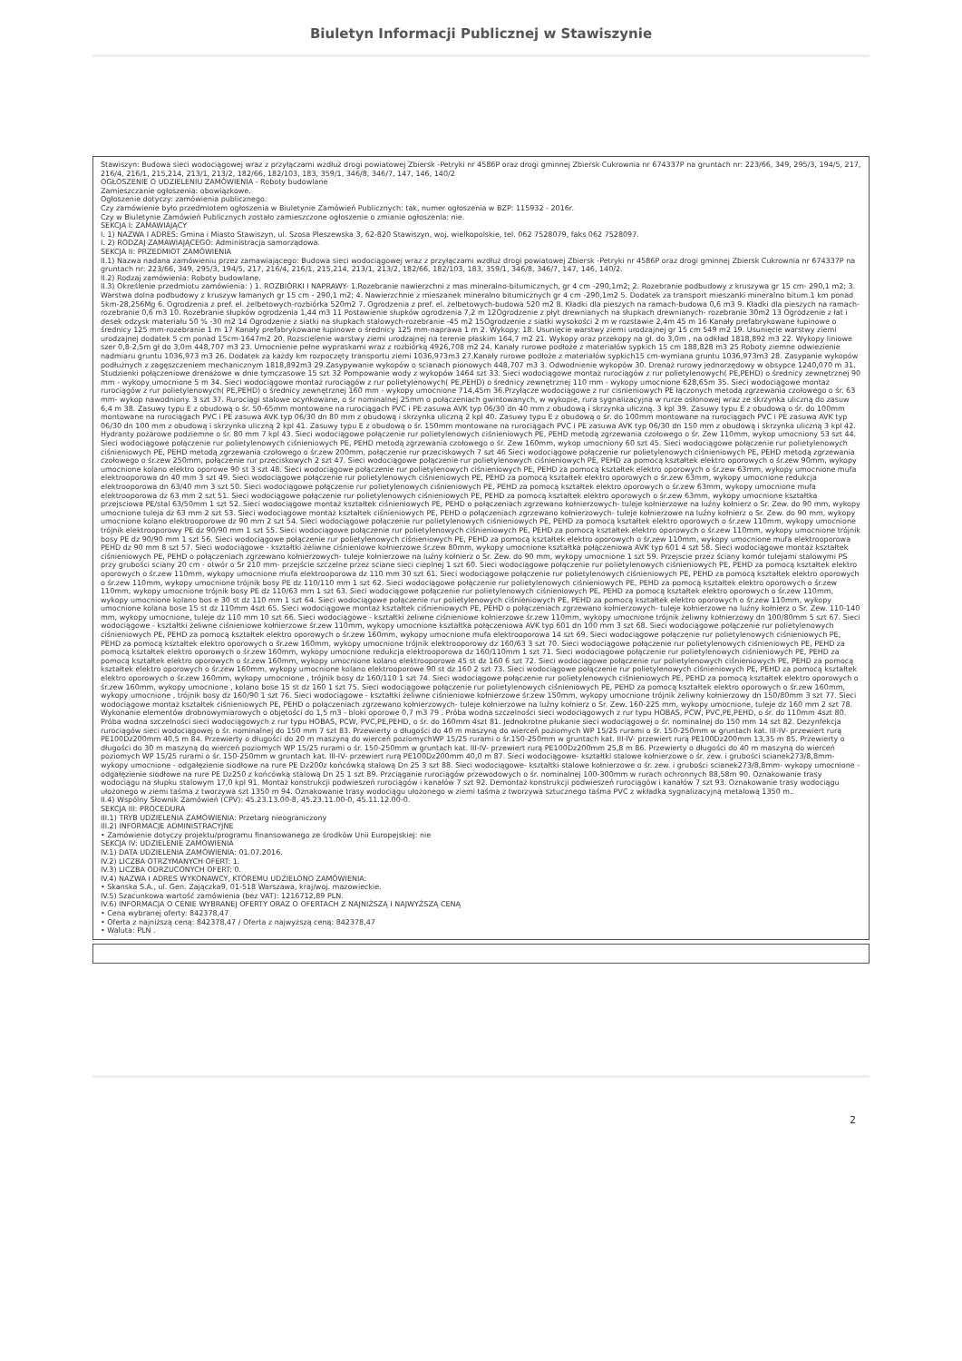Biuletyn Informacji Publicznej w Stawiszynie
Stawiszyn: Budowa sieci wodociągowej wraz z przyłączami wzdłuż drogi powiatowej Zbiersk -Petryki nr 4586P oraz drogi gminnej Zbiersk Cukrownia nr 674337P na gruntach nr: 223/66, 349, 295/3, 194/5, 217, 216/4, 216/1, 215,214, 213/1, 213/2, 182/66, 182/103, 183, 359/1, 346/8, 346/7, 147, 146, 140/2
OGŁOSZENIE O UDZIELENIU ZAMÓWIENIA - Roboty budowlane
Zamieszczanie ogłoszenia: obowiązkowe.
Ogłoszenie dotyczy: zamówienia publicznego.
Czy zamówienie było przedmiotem ogłoszenia w Biuletynie Zamówień Publicznych: tak, numer ogłoszenia w BZP: 115932 - 2016r.
Czy w Biuletynie Zamówień Publicznych zostało zamieszczone ogłoszenie o zmianie ogłoszenia: nie.
SEKCJA I: ZAMAWIAJĄCY
I. 1) NAZWA I ADRES: Gmina i Miasto Stawiszyn, ul. Szosa Pleszewska 3, 62-820 Stawiszyn, woj. wielkopolskie, tel. 062 7528079, faks 062 7528097.
I. 2) RODZAJ ZAMAWIAJĄCEGO: Administracja samorządowa.
SEKCJA II: PRZEDMIOT ZAMÓWIENIA
II.1) Nazwa nadana zamówieniu przez zamawiającego: Budowa sieci wodociągowej wraz z przyłączami wzdłuż drogi powiatowej Zbiersk -Petryki nr 4586P oraz drogi gminnej Zbiersk Cukrownia nr 674337P na gruntach nr: 223/66, 349, 295/3, 194/5, 217, 216/4, 216/1, 215,214, 213/1, 213/2, 182/66, 182/103, 183, 359/1, 346/8, 346/7, 147, 146, 140/2.
II.2) Rodzaj zamówienia: Roboty budowlane.
II.3) Określenie przedmiotu zamówienia: ) 1. ROZBIÓRKI I NAPRAWY- 1.Rozebranie nawierzchni z mas mineralno-bitumicznych, gr 4 cm -290,1m2; 2. Rozebranie podbudowy z kruszywa gr 15 cm- 290,1 m2; 3. Warstwa dolna podbudowy z kruszyw łamanych gr 15 cm - 290,1 m2; 4. Nawierzchnie z mieszanek mineralno bitumicznych gr 4 cm -290,1m2 5. Dodatek za transport mieszanki mineralno bitum.1 km ponad 5km-28,256Mg 6. Ogrodzenia z pref. el. żelbetowych-rozbiórka 520m2 7. Ogrodzenia z pref. el. żelbetowych-budowa 520 m2 8. Kładki dla pieszych na ramach-budowa 0,6 m3 9. Kładki dla pieszych na ramach-rozebranie 0,6 m3 10. Rozebranie słupków ogrodzenia 1,44 m3 11 Postawienie słupków ogrodzenia 7,2 m 12Ogrodzenie z płyt drewnianych na słupkach drewnianych- rozebranie 30m2 13 Ogrodzenie z łat i desek odzysk materiału 50 % -30 m2 14 Ogrodzenie z siatki na słupkach stalowych-rozebranie -45 m2 15Ogrodzenie z siatki wysokości 2 m w rozstawie 2,4m 45 m 16 Kanały prefabrykowane łupinowe o średnicy 125 mm-rozebranie 1 m 17 Kanały prefabrykowane łupinowe o średnicy 125 mm-naprawa 1 m 2. Wykopy: 18. Usunięcie warstwy ziemi urodzajnej gr 15 cm 549 m2 19. Usunięcie warstwy ziemi urodzajnej dodatek 5 cm ponad 15cm-1647m2 20. Rozscielenie warstwy ziemi urodzajnej na terenie płaskim 164,7 m2 21. Wykopy oraz przekopy na gł. do 3,0m , na odkład 1818,892 m3 22. Wykopy liniowe szer 0,8-2,5m gł do 3,0m 448,707 m3 23. Umocnienie pełne wypraskami wraz z rozbiórką 4926,708 m2 24. Kanały rurowe podłoże z materiałów sypkich 15 cm 188,828 m3 25 Roboty ziemne odwiezienie nadmiaru gruntu 1036,973 m3 26. Dodatek za każdy km rozpoczęty transportu ziemi 1036,973m3 27.Kanały rurowe podłoże z materiałów sypkich15 cm-wymiana gruntu 1036,973m3 28. Zasypanie wykopów podłużnych z zagęszczeniem mechanicznym 1818,892m3 29.Zasypywanie wykopów o scianach pionowych 448,707 m3 3. Odwodnienie wykopów 30. Drenaż rurowy jednorzędowy w obsypce 1240,070 m 31. Studzienki połączeniowe drenażowe w dnie tymczasowe 15 szt 32 Pompowanie wody z wykopów 1464 szt 33. Sieci wodociągowe montaż rurociągów z rur polietylenowych( PE,PEHD) o średnicy zewnętrznej 90 mm - wykopy umocnione 5 m 34. Sieci wodociągowe montaż rurociągów z rur polietylenowych( PE,PEHD) o średnicy zewnętrznej 110 mm - wykopy umocnione 628,65m 35. Sieci wodociągowe montaż rurociągów z rur polietylenowych( PE,PEHD) o średnicy zewnętrznej 160 mm - wykopy umocnione 714,45m 36.Przyłącze wodociągowe z rur cisnieniowych PE łączonych metodą zgrzewania czołowego o śr. 63 mm- wykop nawodniony. 3 szt 37. Rurociągi stalowe ocynkowane, o śr nominalnej 25mm o połączeniach gwintowanych, w wykopie, rura sygnalizacyjna w rurze osłonowej wraz ze skrzynka uliczną do zasuw 6,4 m 38. Zasuwy typu E z obudową o śr. 50-65mm montowane na rurociągach PVC i PE zasuwa AVK typ 06/30 dn 40 mm z obudową i skrzynka uliczną. 3 kpl 39. Zasuwy typu E z obudową o śr. do 100mm montowane na rurociągach PVC i PE zasuwa AVK typ 06/30 dn 80 mm z obudową i skrzynka uliczną 2 kpl 40. Zasuwy typu E z obudową o śr. do 100mm montowane na rurociągach PVC i PE zasuwa AVK typ 06/30 dn 100 mm z obudową i skrzynka uliczną 2 kpl 41. Zasuwy typu E z obudową o śr. 150mm montowane na rurociągach PVC i PE zasuwa AVK typ 06/30 dn 150 mm z obudową i skrzynka uliczną 3 kpl 42. Hydranty pożarowe podziemne o śr. 80 mm 7 kpl 43. Sieci wodociągowe połączenie rur polietylenowych ciśnieniowych PE, PEHD metodą zgrzewania czołowego o śr. Zew 110mm, wykop umocniony 53 szt 44. Sieci wodociągowe połączenie rur polietylenowych ciśnieniowych PE, PEHD metodą zgrzewania czołowego o śr. Zew 160mm, wykop umocniony 60 szt 45. Sieci wodociągowe połączenie rur polietylenowych ciśnieniowych PE, PEHD metodą zgrzewania czołowego o śr.zew 200mm, połączenie rur przeciskowych 7 szt 46 Sieci wodociągowe połączenie rur polietylenowych ciśnieniowych PE, PEHD metodą zgrzewania czołowego o śr.zew 250mm, połączenie rur przeciskowych 2 szt 47. Sieci wodociągowe połączenie rur polietylenowych ciśnieniowych PE, PEHD za pomocą kształtek elektro oporowych o śr.zew 90mm, wykopy umocnione kolano elektro oporowe 90 st 3 szt 48. Sieci wodociągowe połączenie rur polietylenowych ciśnieniowych PE, PEHD za pomocą kształtek elektro oporowych o śr.zew 63mm, wykopy umocnione mufa elektrooporowa dn 40 mm 3 szt 49. Sieci wodociągowe połączenie rur polietylenowych ciśnieniowych PE, PEHD za pomocą kształtek elektro oporowych o śr.zew 63mm, wykopy umocnione redukcja elektrooporowa dn 63/40 mm 3 szt 50. Sieci wodociągowe połączenie rur polietylenowych ciśnieniowych PE, PEHD za pomocą kształtek elektro oporowych o śr.zew 63mm, wykopy umocnione mufa elektrooporowa dz 63 mm 2 szt 51. Sieci wodociągowe połączenie rur polietylenowych ciśnieniowych PE, PEHD za pomocą kształtek elektro oporowych o śr.zew 63mm, wykopy umocnione kształtka przejsciowa PE/stal 63/50mm 1 szt 52. Sieci wodociągowe montaż kształtek ciśnieniowych PE, PEHD o połączeniach zgrzewano kołnierzowych- tuleje kołnierzowe na luźny kołnierz o Sr. Zew. do 90 mm, wykopy umocnione tuleja dz 63 mm 2 szt 53. Sieci wodociągowe montaż kształtek ciśnieniowych PE, PEHD o połączeniach zgrzewano kołnierzowych- tuleje kołnierzowe na luźny kołnierz o Sr. Zew. do 90 mm, wykopy umocnione kolano elektrooporowe dz 90 mm 2 szt 54. Sieci wodociągowe połączenie rur polietylenowych ciśnieniowych PE, PEHD za pomocą kształtek elektro oporowych o śr.zew 110mm, wykopy umocnione trójnik elektrooporowy PE dz 90/90 mm 1 szt 55. Sieci wodociągowe połączenie rur polietylenowych ciśnieniowych PE, PEHD za pomocą kształtek elektro oporowych o śr.zew 110mm, wykopy umocnione trójnik bosy PE dz 90/90 mm 1 szt 56. Sieci wodociągowe połączenie rur polietylenowych ciśnieniowych PE, PEHD za pomocą kształtek elektro oporowych o śr.zew 110mm, wykopy umocnione mufa elektrooporowa PEHD dz 90 mm 8 szt 57. Sieci wodociągowe - kształtki żeliwne ciśnieniowe kołnierzowe śr.zew 80mm, wykopy umocnione kształtka połączeniowa AVK typ 601 4 szt 58. Sieci wodociągowe montaż kształtek ciśnieniowych PE, PEHD o połączeniach zgrzewano kołnierzowych- tuleje kołnierzowe na luźny kołnierz o Sr. Zew. do 90 mm, wykopy umocnione 1 szt 59. Przejscie przez ściany komór tulejami stalowymi PS przy grubości sciany 20 cm - otwór o Sr 210 mm- przejście szczelne przez sciane sieci cieplnej 1 szt 60. Sieci wodociągowe połączenie rur polietylenowych ciśnieniowych PE, PEHD za pomocą kształtek elektro oporowych o śr.zew 110mm, wykopy umocnione mufa elektrooporowa dz 110 mm 30 szt 61. Sieci wodociągowe połączenie rur polietylenowych ciśnieniowych PE, PEHD za pomocą kształtek elektro oporowych o śr.zew 110mm, wykopy umocnione trójnik bosy PE dz 110/110 mm 1 szt 62. Sieci wodociągowe połączenie rur polietylenowych ciśnieniowych PE, PEHD za pomocą kształtek elektro oporowych o śr.zew 110mm, wykopy umocnione trójnik bosy PE dz 110/63 mm 1 szt 63. Sieci wodociągowe połączenie rur polietylenowych ciśnieniowych PE, PEHD za pomocą kształtek elektro oporowych o śr.zew 110mm, wykopy umocnione kolano bos e 30 st dz 110 mm 1 szt 64. Sieci wodociągowe połączenie rur polietylenowych ciśnieniowych PE, PEHD za pomocą kształtek elektro oporowych o śr.zew 110mm, wykopy umocnione kolana bose 15 st dz 110mm 4szt 65. Sieci wodociągowe montaż kształtek ciśnieniowych PE, PEHD o połączeniach zgrzewano kołnierzowych- tuleje kołnierzowe na luźny kołnierz o Sr. Zew. 110-140 mm, wykopy umocnione, tuleje dz 110 mm 10 szt 66. Sieci wodociągowe - kształtki żeliwne ciśnieniowe kołnierzowe śr.zew 110mm, wykopy umocnione trójnik żeliwny kołnierzowy dn 100/80mm 5 szt 67. Sieci wodociągowe - kształtki żeliwne ciśnieniowe kołnierzowe śr.zew 110mm, wykopy umocnione kształtka połączeniowa AVK typ 601 dn 100 mm 3 szt 68. Sieci wodociągowe połączenie rur polietylenowych ciśnieniowych PE, PEHD za pomocą kształtek elektro oporowych o śr.zew 160mm, wykopy umocnione mufa elektrooporowa 14 szt 69. Sieci wodociągowe połączenie rur polietylenowych ciśnieniowych PE, PEHD za pomocą kształtek elektro oporowych o śr.zew 160mm, wykopy umocnione trójnik elektrooporowy dz 160/63 3 szt 70. Sieci wodociągowe połączenie rur polietylenowych ciśnieniowych PE, PEHD za pomocą kształtek elektro oporowych o śr.zew 160mm, wykopy umocnione redukcja elektrooporowa dz 160/110mm 1 szt 71. Sieci wodociągowe połączenie rur polietylenowych ciśnieniowych PE, PEHD za pomocą kształtek elektro oporowych o śr.zew 160mm, wykopy umocnione kolano elektrooporowe 45 st dz 160 6 szt 72. Sieci wodociągowe połączenie rur polietylenowych ciśnieniowych PE, PEHD za pomocą kształtek elektro oporowych o śr.zew 160mm, wykopy umocnione kolano elektrooporowe 90 st dz 160 2 szt 73. Sieci wodociągowe połączenie rur polietylenowych ciśnieniowych PE, PEHD za pomocą kształtek elektro oporowych o śr.zew 160mm, wykopy umocnione , trójnik bosy dz 160/110 1 szt 74. Sieci wodociągowe połączenie rur polietylenowych ciśnieniowych PE, PEHD za pomocą kształtek elektro oporowych o śr.zew 160mm, wykopy umocnione , kolano bose 15 st dz 160 1 szt 75. Sieci wodociągowe połączenie rur polietylenowych ciśnieniowych PE, PEHD za pomocą kształtek elektro oporowych o śr.zew 160mm, wykopy umocnione , trójnik bosy dz 160/90 1 szt 76. Sieci wodociągowe - kształtki żeliwne ciśnieniowe kołnierzowe śr.zew 150mm, wykopy umocnione trójnik żeliwny kołnierzowy dn 150/80mm 3 szt 77. Sieci wodociągowe montaż kształtek ciśnieniowych PE, PEHD o połączeniach zgrzewano kołnierzowych- tuleje kołnierzowe na luźny kołnierz o Sr. Zew. 160-225 mm, wykopy umocnione, tuleje dz 160 mm 2 szt 78. Wykonanie elementów drobnowymiarowych o objętości do 1,5 m3 - bloki oporowe 0,7 m3 79 . Próba wodna szczelności sieci wodociągowych z rur typu HOBAS, PCW, PVC,PE,PEHD, o śr. do 110mm 4szt 80. Próba wodna szczelności sieci wodociągowych z rur typu HOBAS, PCW, PVC,PE,PEHD, o śr. do 160mm 4szt 81. Jednokrotne płukanie sieci wodociągowej o śr. nominalnej do 150 mm 14 szt 82. Dezynfekcja rurociągów sieci wodociągowej o śr. nominalnej do 150 mm 7 szt 83. Przewierty o długości do 40 m maszyną do wierceń poziomych WP 15/25 rurami o śr. 150-250mm w gruntach kat. III-IV- przewiert rurą PE100Dz200mm 40,5 m 84. Przewierty o długości do 20 m maszyną do wierceń poziomychWP 15/25 rurami o śr.150-250mm w gruntach kat. III-IV- przewiert rurą PE100Dz200mm 13,35 m 85. Przewierty o długości do 30 m maszyną do wierceń poziomych WP 15/25 rurami o śr. 150-250mm w gruntach kat. III-IV- przewiert rurą PE100Dz200mm 25,8 m 86. Przewierty o długości do 40 m maszyną do wierceń poziomych WP 15/25 rurami o śr. 150-250mm w gruntach kat. III-IV- przewiert rurą PE100Dz200mm 40,0 m 87. Sieci wodociągowe- kształtki stalowe kołnierzowe o śr. zew. i grubości scianek273/8,8mm- wykopy umocnione - odgałęzienie siodłowe na rure PE Dz200z końcówką stalową Dn 25 3 szt 88. Sieci wodociągowe- kształtki stalowe kołnierzowe o śr. zew. i grubości scianek273/8,8mm- wykopy umocnione - odgałęzienie siodłowe na rure PE Dz250 z końcówką stalową Dn 25 1 szt 89. Przciąganie rurociągów przewodowych o śr. nominalnej 100-300mm w rurach ochronnych 88,58m 90. Oznakowanie trasy wodociągu na słupku stalowym 17,0 kpl 91. Montaż konstrukcji podwieszeń rurociągów i kanałów 7 szt 92. Demontaż konstrukcji podwieszeń rurociągów i kanałów 7 szt 93. Oznakowanie trasy wodociągu ułożonego w ziemi taśma z tworzywa szt 1350 m 94. Oznakowanie trasy wodociągu ułożonego w ziemi taśma z tworzywa sztucznego taśma PVC z wkładka sygnalizacyjną metalową 1350 m..
II.4) Wspólny Słownik Zamówień (CPV): 45.23.13.00-8, 45.23.11.00-0, 45.11.12.00-0.
SEKCJA III: PROCEDURA
III.1) TRYB UDZIELENIA ZAMÓWIENIA: Przetarg nieograniczony
III.2) INFORMACJE ADMINISTRACYJNE
• Zamówienie dotyczy projektu/programu finansowanego ze środków Unii Europejskiej: nie
SEKCJA IV: UDZIELENIE ZAMÓWIENIA
IV.1) DATA UDZIELENIA ZAMÓWIENIA: 01.07.2016.
IV.2) LICZBA OTRZYMANYCH OFERT: 1.
IV.3) LICZBA ODRZUCONYCH OFERT: 0.
IV.4) NAZWA I ADRES WYKONAWCY, KTÓREMU UDZIELONO ZAMÓWIENIA:
• Skanska S.A., ul. Gen. Zajączka9, 01-518 Warszawa, kraj/woj. mazowieckie.
IV.5) Szacunkowa wartość zamówienia (bez VAT): 1216712,89 PLN.
IV.6) INFORMACJA O CENIE WYBRANEJ OFERTY ORAZ O OFERTACH Z NAJNIŻSZĄ I NAJWYŻSZĄ CENĄ
• Cena wybranej oferty: 842378,47
• Oferta z najniższą ceną: 842378,47 / Oferta z najwyższą ceną: 842378,47
• Waluta: PLN .
2